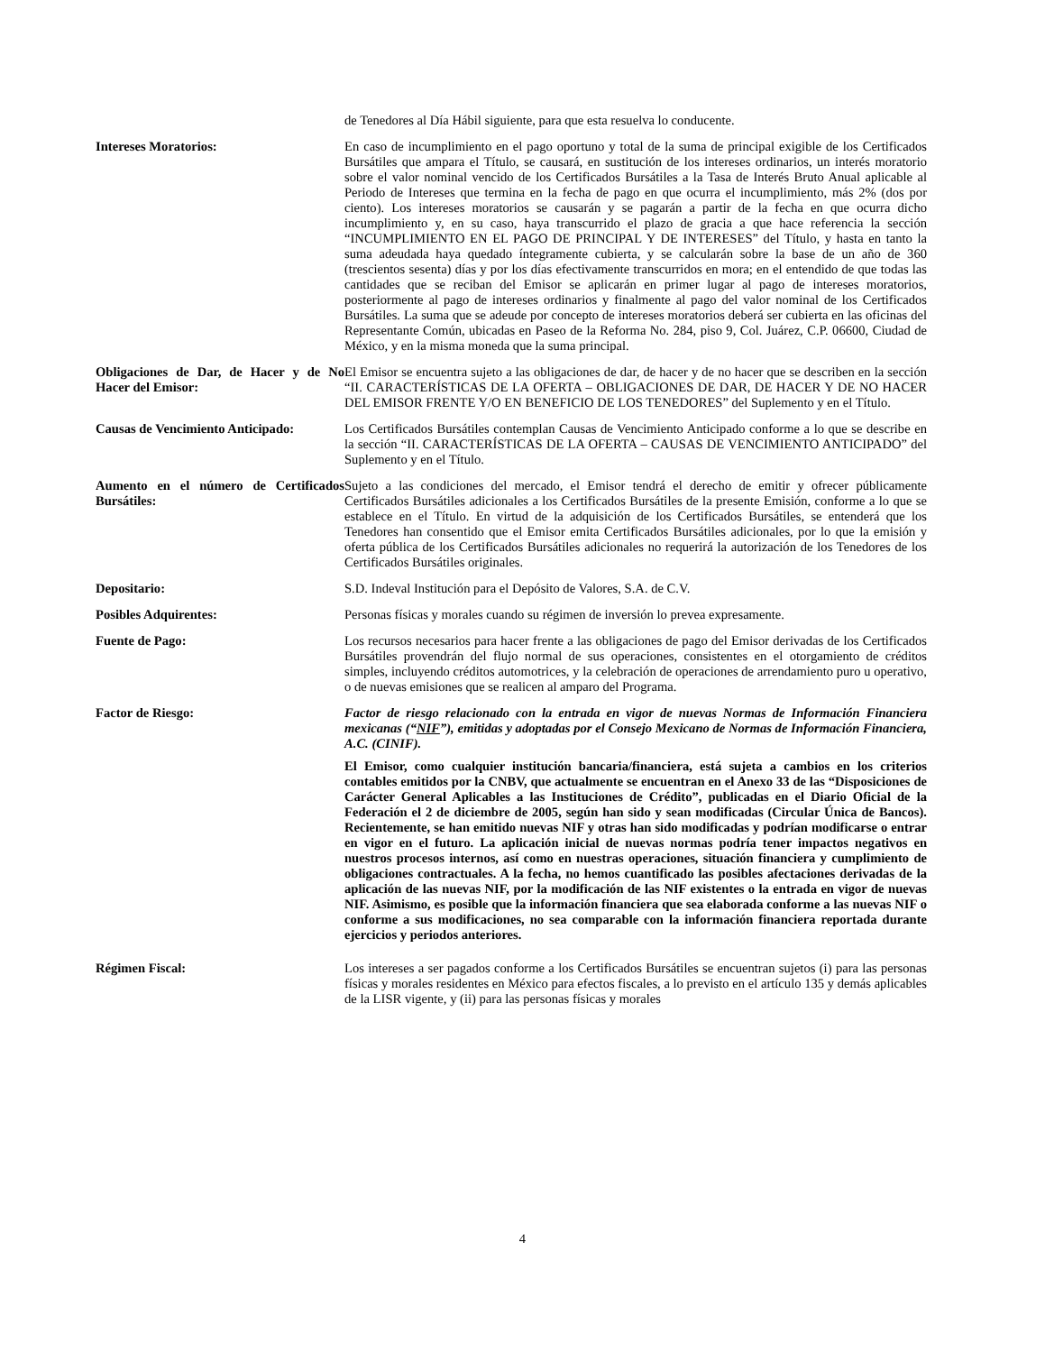de Tenedores al Día Hábil siguiente, para que esta resuelva lo conducente.
Intereses Moratorios: En caso de incumplimiento en el pago oportuno y total de la suma de principal exigible de los Certificados Bursátiles que ampara el Título, se causará, en sustitución de los intereses ordinarios, un interés moratorio sobre el valor nominal vencido de los Certificados Bursátiles a la Tasa de Interés Bruto Anual aplicable al Periodo de Intereses que termina en la fecha de pago en que ocurra el incumplimiento, más 2% (dos por ciento). Los intereses moratorios se causarán y se pagarán a partir de la fecha en que ocurra dicho incumplimiento y, en su caso, haya transcurrido el plazo de gracia a que hace referencia la sección “INCUMPLIMIENTO EN EL PAGO DE PRINCIPAL Y DE INTERESES” del Título, y hasta en tanto la suma adeudada haya quedado íntegramente cubierta, y se calcularán sobre la base de un año de 360 (trescientos sesenta) días y por los días efectivamente transcurridos en mora; en el entendido de que todas las cantidades que se reciban del Emisor se aplicarán en primer lugar al pago de intereses moratorios, posteriormente al pago de intereses ordinarios y finalmente al pago del valor nominal de los Certificados Bursátiles. La suma que se adeude por concepto de intereses moratorios deberá ser cubierta en las oficinas del Representante Común, ubicadas en Paseo de la Reforma No. 284, piso 9, Col. Juárez, C.P. 06600, Ciudad de México, y en la misma moneda que la suma principal.
Obligaciones de Dar, de Hacer y de No Hacer del Emisor:
El Emisor se encuentra sujeto a las obligaciones de dar, de hacer y de no hacer que se describen en la sección “II. CARACTERÍSTICAS DE LA OFERTA – OBLIGACIONES DE DAR, DE HACER Y DE NO HACER DEL EMISOR FRENTE Y/O EN BENEFICIO DE LOS TENEDORES” del Suplemento y en el Título.
Causas de Vencimiento Anticipado:
Los Certificados Bursátiles contemplan Causas de Vencimiento Anticipado conforme a lo que se describe en la sección “II. CARACTERÍSTICAS DE LA OFERTA – CAUSAS DE VENCIMIENTO ANTICIPADO” del Suplemento y en el Título.
Aumento en el número de Certificados Bursátiles:
Sujeto a las condiciones del mercado, el Emisor tendrá el derecho de emitir y ofrecer públicamente Certificados Bursátiles adicionales a los Certificados Bursátiles de la presente Emisión, conforme a lo que se establece en el Título. En virtud de la adquisición de los Certificados Bursátiles, se entenderá que los Tenedores han consentido que el Emisor emita Certificados Bursátiles adicionales, por lo que la emisión y oferta pública de los Certificados Bursátiles adicionales no requerirá la autorización de los Tenedores de los Certificados Bursátiles originales.
Depositario: S.D. Indeval Institución para el Depósito de Valores, S.A. de C.V.
Posibles Adquirentes: Personas físicas y morales cuando su régimen de inversión lo prevea expresamente.
Fuente de Pago: Los recursos necesarios para hacer frente a las obligaciones de pago del Emisor derivadas de los Certificados Bursátiles provendrán del flujo normal de sus operaciones, consistentes en el otorgamiento de créditos simples, incluyendo créditos automotrices, y la celebración de operaciones de arrendamiento puro u operativo, o de nuevas emisiones que se realicen al amparo del Programa.
Factor de Riesgo: Factor de riesgo relacionado con la entrada en vigor de nuevas Normas de Información Financiera mexicanas (“NIF”), emitidas y adoptadas por el Consejo Mexicano de Normas de Información Financiera, A.C. (CINIF).
El Emisor, como cualquier institución bancaria/financiera, está sujeta a cambios en los criterios contables emitidos por la CNBV, que actualmente se encuentran en el Anexo 33 de las “Disposiciones de Carácter General Aplicables a las Instituciones de Crédito”, publicadas en el Diario Oficial de la Federación el 2 de diciembre de 2005, según han sido y sean modificadas (Circular Única de Bancos). Recientemente, se han emitido nuevas NIF y otras han sido modificadas y podrían modificarse o entrar en vigor en el futuro. La aplicación inicial de nuevas normas podría tener impactos negativos en nuestros procesos internos, así como en nuestras operaciones, situación financiera y cumplimiento de obligaciones contractuales. A la fecha, no hemos cuantificado las posibles afectaciones derivadas de la aplicación de las nuevas NIF, por la modificación de las NIF existentes o la entrada en vigor de nuevas NIF. Asimismo, es posible que la información financiera que sea elaborada conforme a las nuevas NIF o conforme a sus modificaciones, no sea comparable con la información financiera reportada durante ejercicios y periodos anteriores.
Régimen Fiscal: Los intereses a ser pagados conforme a los Certificados Bursátiles se encuentran sujetos (i) para las personas físicas y morales residentes en México para efectos fiscales, a lo previsto en el artículo 135 y demás aplicables de la LISR vigente, y (ii) para las personas físicas y morales
4